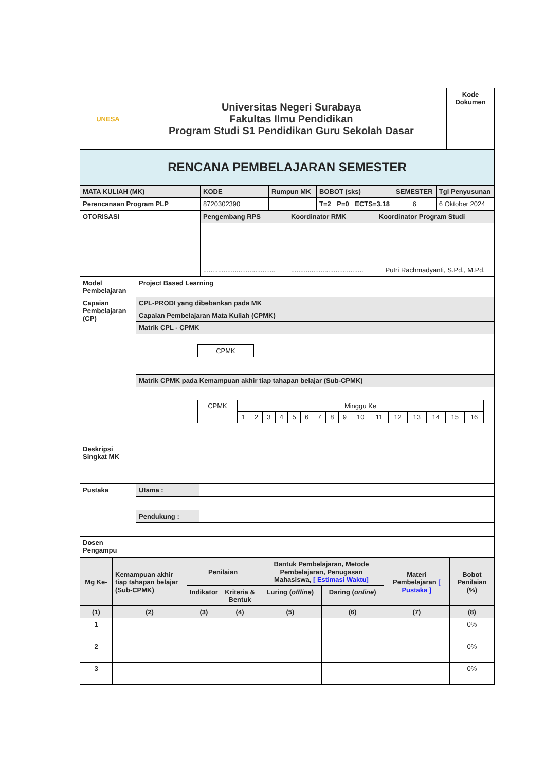| UNESA | Universitas Negeri Surabaya Fakultas Ilmu Pendidikan Program Studi S1 Pendidikan Guru Sekolah Dasar | Kode Dokumen |
| RENCANA PEMBELAJARAN SEMESTER | | |
| MATA KULIAH (MK) | KODE | Rumpun MK | BOBOT (sks) | | | SEMESTER | Tgl Penyusunan |
| Perencanaan Program PLP | 8720302390 | | T=2 | P=0 | ECTS=3.18 | 6 | 6 Oktober 2024 |
| OTORISASI | Pengembang RPS | Koordinator RMK | Koordinator Program Studi |
| | ....................................... | ....................................... | Putri Rachmadyanti, S.Pd., M.Pd. |
| Model Pembelajaran | Project Based Learning | |
| Capaian Pembelajaran (CP) | CPL-PRODI yang dibebankan pada MK | |
| | Capaian Pembelajaran Mata Kuliah (CPMK) | |
| | Matrik CPL - CPMK | |
| | | / CPMK / |
| | Matrik CPMK pada Kemampuan akhir tiap tahapan belajar (Sub-CPMK) | |
| | | / CPMK / Minggu Ke / / / / / / / / / / / / / / / / / / 1 / 2 / 3 / 4 / 5 / 6 / 7 / 8 / 9 / 10 / 11 / 12 / 13 / 14 / 15 / 16 / |
| Deskripsi Singkat MK | | |
| Pustaka | Utama : | |
| | Pendukung : | |
| Dosen Pengampu | | |
| Mg Ke- | Kemampuan akhir tiap tahapan belajar (Sub-CPMK) | Penilaian | | Bantuk Pembelajaran, Metode Pembelajaran, Penugasan Mahasiswa, [ Estimasi Waktu] | | Materi Pembelajaran [ Pustaka ] | Bobot Penilaian (%) |
| | | Indikator | Kriteria & Bentuk | Luring ( offline ) | Daring ( online ) | | |
| (1) | (2) | (3) | (4) | (5) | (6) | (7) | (8) |
| 1 | | | | | | | 0% |
| 2 | | | | | | | 0% |
| 3 | | | | | | | 0% |